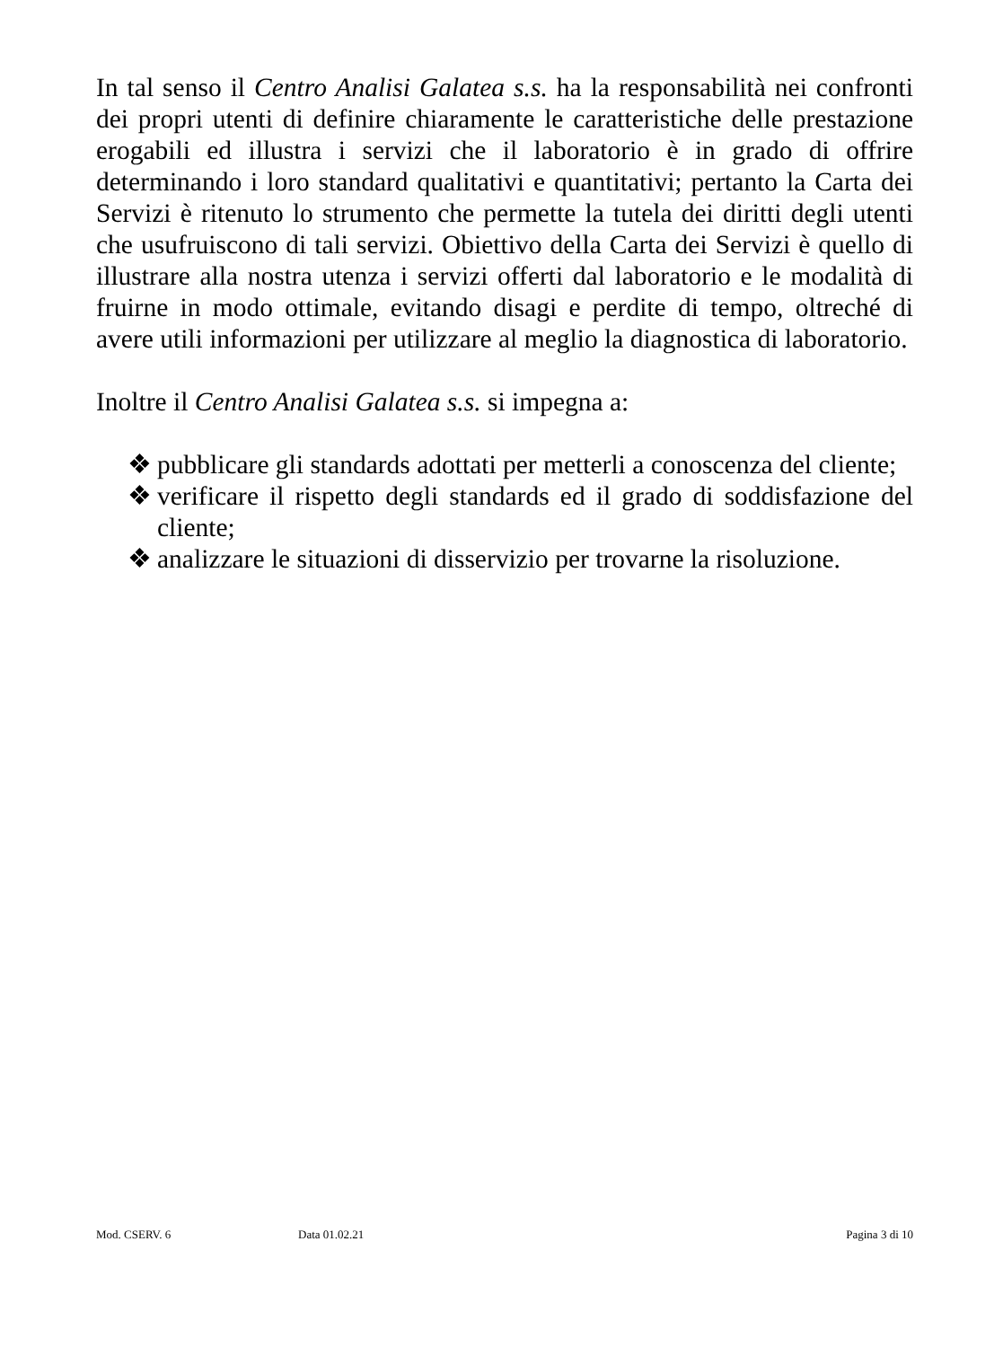In tal senso il Centro Analisi Galatea s.s. ha la responsabilità nei confronti dei propri utenti di definire chiaramente le caratteristiche delle prestazione erogabili ed illustra i servizi che il laboratorio è in grado di offrire determinando i loro standard qualitativi e quantitativi; pertanto la Carta dei Servizi è ritenuto lo strumento che permette la tutela dei diritti degli utenti che usufruiscono di tali servizi. Obiettivo della Carta dei Servizi è quello di illustrare alla nostra utenza i servizi offerti dal laboratorio e le modalità di fruirne in modo ottimale, evitando disagi e perdite di tempo, oltreché di avere utili informazioni per utilizzare al meglio la diagnostica di laboratorio.
Inoltre il Centro Analisi Galatea s.s. si impegna a:
❖ pubblicare gli standards adottati per metterli a conoscenza del cliente;
❖ verificare il rispetto degli standards ed il grado di soddisfazione del cliente;
❖ analizzare le situazioni di disservizio per trovarne la risoluzione.
Mod. CSERV. 6 Data 01.02.21 Pagina 3 di 10